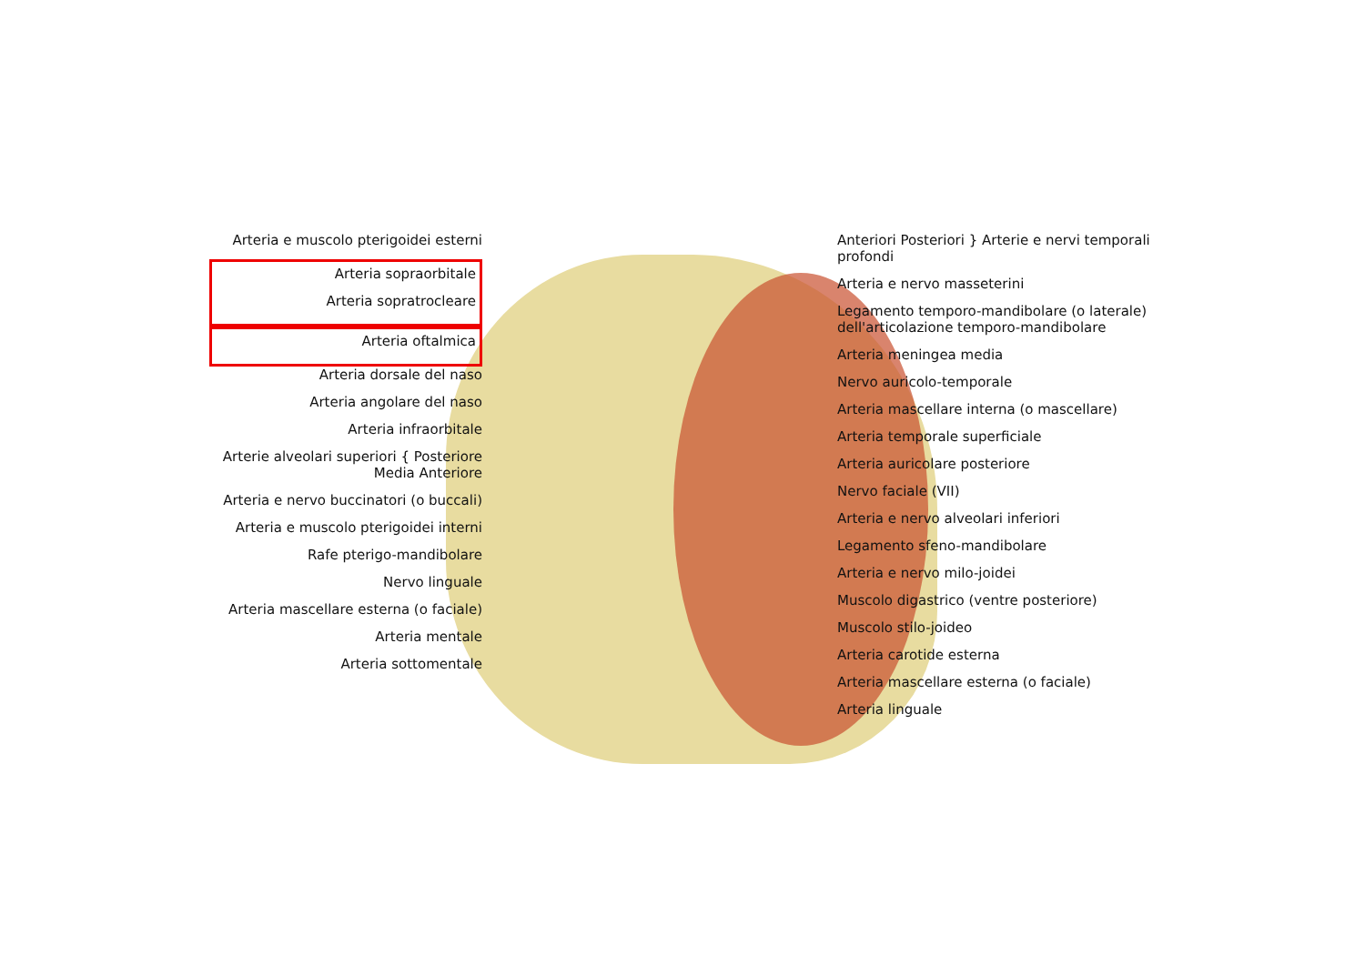Arteria e muscolo pterigoidei esterni
Arteria sopraorbitale
Arteria sopratrocleare
Arteria oftalmica
Arteria dorsale del naso
Arteria angolare del naso
Arteria infraorbitale
Arterie alveolari superiori { Posteriore Media Anteriore
Arteria e nervo buccinatori (o buccali)
Arteria e muscolo pterigoidei interni
Rafe pterigo-mandibolare
Nervo linguale
Arteria mascellare esterna (o faciale)
Arteria mentale
Arteria sottomentale
Anteriori Posteriori } Arterie e nervi temporali profondi
Arteria e nervo masseterini
Legamento temporo-mandibolare (o laterale) dell'articolazione temporo-mandibolare
Arteria meningea media
Nervo auricolo-temporale
Arteria mascellare interna (o mascellare)
Arteria temporale superficiale
Arteria auricolare posteriore
Nervo faciale (VII)
Arteria e nervo alveolari inferiori
Legamento sfeno-mandibolare
Arteria e nervo milo-joidei
Muscolo digastrico (ventre posteriore)
Muscolo stilo-joideo
Arteria carotide esterna
Arteria mascellare esterna (o faciale)
Arteria linguale